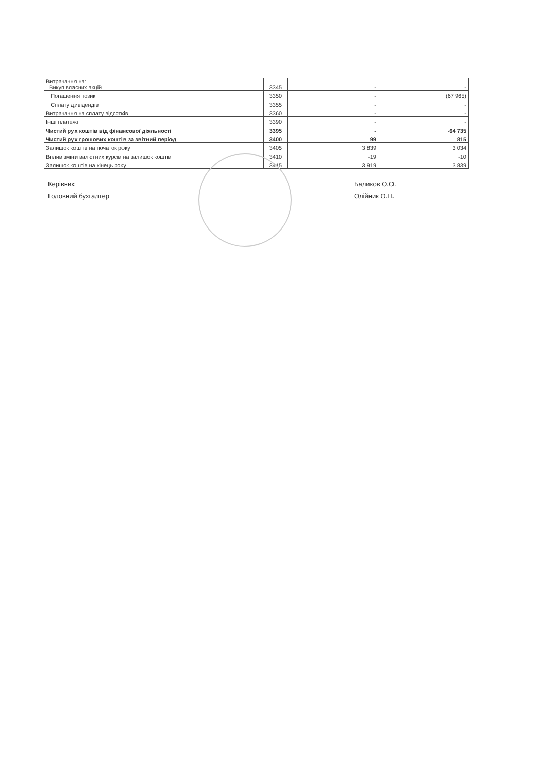| Витрачання на: Викуп власних акцій | 3345 | - | - |
| Погашення позик | 3350 | - | (67 965) |
| Сплату дивідендів | 3355 | - | - |
| Витрачання на сплату відсотків | 3360 | - | - |
| Інші платежі | 3390 | - | - |
| Чистий рух коштів від фінансової діяльності | 3395 | - | -64 735 |
| Чистий рух грошових коштів за звітний період | 3400 | 99 | 815 |
| Залишок коштів на початок року | 3405 | 3 839 | 3 034 |
| Вплив зміни валютних курсів на залишок коштів | 3410 | -19 | -10 |
| Залишок коштів на кінець року | 3415 | 3 919 | 3 839 |
Керівник
Головний бухгалтер
Баликов О.О.
Олійник О.П.